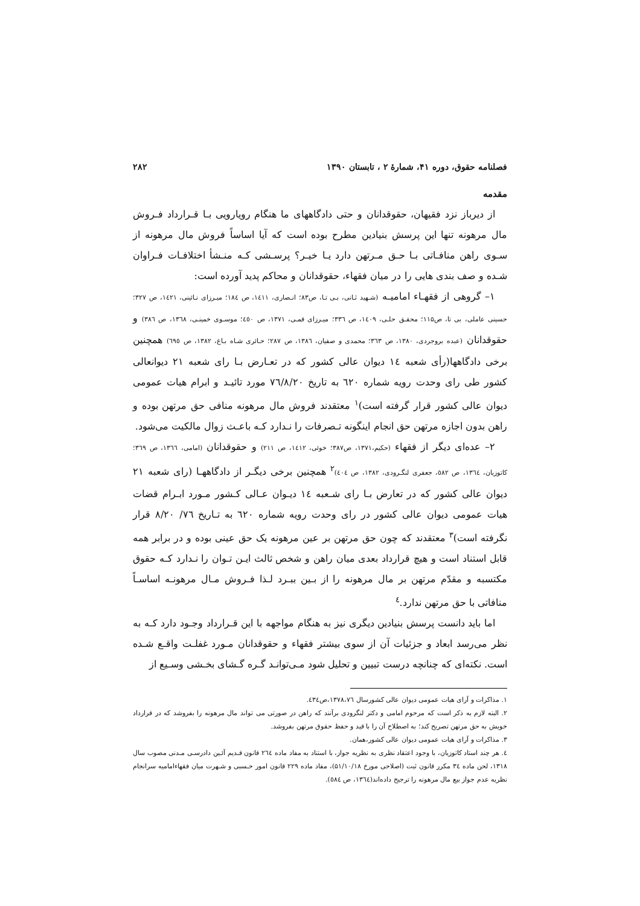فصلنامه حقوق، دوره ۴۱، شمارهٔ ۲ ، تابستان ۱۳۹۰ ۲۸۲
مقدمه
از دیرباز نزد فقیهان، حقوقدانان و حتی دادگاههای ما هنگام رویارویی بـا قـرارداد فـروش مال مرهونه تنها این پرسش بنیادین مطرح بوده است که آیا اساساً فروش مال مرهونه از سـوی راهن منافـاتی بـا حـق مـرتهن دارد یـا خیـر؟ پرسـشی کـه منـشأ اختلافـات فـراوان شـده و صف بندی هایی را در میان فقهاء، حقوقدانان و محاکم پدید آورده است:
۱– گروهی از فقهـاء امامیـه (شـهید ثـانی، بـی تـا، ص۸۳؛ انـصاری، ۱٤۱۱، ص ۱۸٤؛ میـرزای نـائینی، ۱٤۲۱، ص ۳۲۷؛ حسینی عاملی، بی تا، ص۱۱۵؛ محقـق حلـی، ۱٤۰۹، ص ۳۳٦؛ میـرزای قمـی، ۱۳۷۱، ص ٤٥۰؛ موسـوی خمینـی، ۱۳٦۸، ص ۳۸٦) و حقوقدانان (عبده بروجردی، ۱۳۸۰، ص ۳٦۳؛ محمدی و صفیان، ۱۳۸٦، ص ۲۸۷؛ حـائری شـاه بـاغ، ۱۳۸۲، ص ٦۹٥) همچنین برخی دادگاهها(رأی شعبه ۱٤ دیوان عالی کشور که در تعـارض بـا رای شعبه ۲۱ دیوانعالی کشور طی رای وحدت رویه شماره ٦۲۰ به تاریخ ۷٦/۸/۲۰ مورد تائیـد و ابرام هیات عمومی دیوان عالی کشور قرار گرفته است)<sup>۱</sup> معتقدند فروش مال مرهونه منافی حق مرتهن بوده و راهن بدون اجازه مرتهن حق انجام اینگونه تـصرفات را نـدارد کـه باعـث زوال مالکیت می‌شود.
۲– عده‌ای دیگر از فقهاء (حکیم،۱۳۷۱، ص۳۸۷؛ خوئی، ۱٤۱۲، ص ۲۱۱) و حقوقدانان (امامی، ۱۳٦٦، ص ۳٦۹؛ کاتوزیان، ۱۳٦٤، ص ٥۸۲، جعفری لنگـرودی، ۱۳۸۲، ص ٤۰٤)<sup>۲</sup> همچنین برخی دیگـر از دادگاههـا (رای شعبه ۲۱ دیوان عالی کشور که در تعارض بـا رای شـعبه ۱٤ دیـوان عـالی کـشور مـورد ابـرام قضات هیات عمومی دیوان عالی کشور در رای وحدت رویه شماره ٦۲۰ به تـاریخ ۷٦/ ۸/۲۰ قرار نگرفته است)<sup>۳</sup> معتقدند که چون حق مرتهن بر عین مرهونه یک حق عینی بوده و در برابر همه قابل استناد است و هیچ قرارداد بعدی میان راهن و شخص ثالث ایـن تـوان را نـدارد کـه حقوق مکتسبه و مقدّم مرتهن بر مال مرهونه را از بـین ببـرد لـذا فـروش مـال مرهونـه اساسـاً منافاتی با حق مرتهن ندارد.<sup>٤</sup>
اما باید دانست پرسش بنیادین دیگری نیز به هنگام مواجهه با این قـرارداد وجـود دارد کـه به نظر می‌رسد ابعاد و جزئیات آن از سوی بیشتر فقهاء و حقوقدانان مـورد غفلـت واقـع شـده است. نکته‌ای که چنانچه درست تبیین و تحلیل شود مـی‌توانـد گـره گـشای بخـشی وسـیع از
۱. مذاکرات و آرای هیات عمومی دیوان عالی کشورسال ۱۳۷۸،۷٦،ص٤۳٤.
۲. البته لازم به ذکر است که مرحوم امامی و دکتر لنگرودی برآنند که راهن در صورتی می تواند مال مرهونه را بفروشد که در قرارداد خویش به حق مرتهن تصریح کند؛ به اصطلاح آن را با قید و حفظ حقوق مرتهن بفروشد.
۳. مذاکرات و آرای هیات عمومی دیوان عالی کشور،همان.
٤. هر چند استاد کاتوزیان، با وجود اعتقاد نظری به نظریه جواز، با استناد به مفاد ماده ۲٦٤ قانون قـدیم آئـین دادرسـی مـدنی مصوب سال ۱۳۱۸، لحن ماده ۳٤ مکرر قانون ثبت (اصلاحی مورخ ۵۱/۱۰/۱۸)، مفاد ماده ۲۲۹ قانون امور حـسبی و شـهرت میان فقهاءامامیه سرانجام نظریه عدم جواز بیع مال مرهونه را ترجیح داده‌اند(۱۳٦٤، ص ٥۸٤).